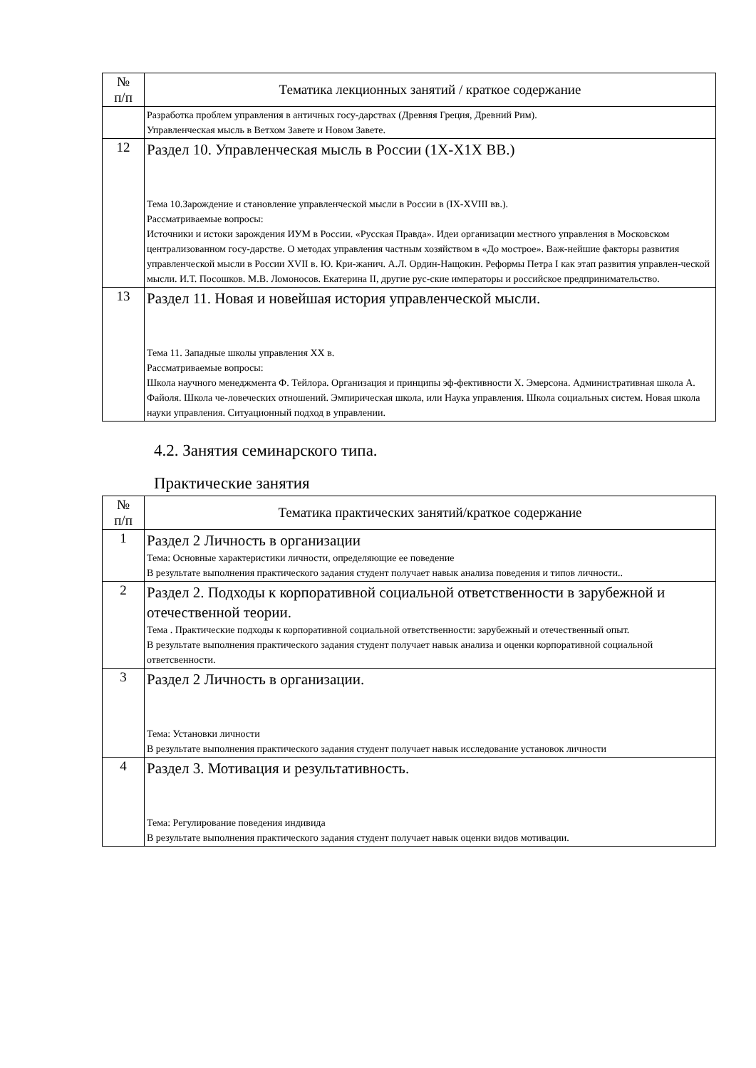| № п/п | Тематика лекционных занятий / краткое содержание |
| --- | --- |
| | Разработка проблем управления в античных госу-дарствах (Древняя Греция, Древний Рим). Управленческая мысль в Ветхом Завете и Новом Завете. |
| 12 | Раздел 10. Управленческая мысль в России (1Х-Х1Х ВВ.) Тема 10.Зарождение и становление управленческой мысли в России в (IX-XVIII вв.). Рассматриваемые вопросы: Источники и истоки зарождения ИУМ в России. «Русская Правда». Идеи организации местного управления в Московском централизованном госу-дарстве. О методах управления частным хозяйством в «До мострое». Важ-нейшие факторы развития управленческой мысли в России XVII в. Ю. Кри-жанич. А.Л. Ордин-Нащокин. Реформы Петра I как этап развития управлен-ческой мысли. И.Т. Посошков. М.В. Ломоносов. Екатерина II, другие рус-ские императоры и российское предпринимательство. |
| 13 | Раздел 11. Новая и новейшая история управленческой мысли. Тема 11. Западные школы управления XX в. Рассматриваемые вопросы: Школа научного менеджмента Ф. Тейлора. Организация и принципы эф-фективности Х. Эмерсона. Административная школа А. Файоля. Школа че-ловеческих отношений. Эмпирическая школа, или Наука управления. Школа социальных систем. Новая школа науки управления. Ситуационный подход в управлении. |
4.2. Занятия семинарского типа.
Практические занятия
| № п/п | Тематика практических занятий/краткое содержание |
| --- | --- |
| 1 | Раздел 2 Личность в организации Тема: Основные характеристики личности, определяющие ее поведение В результате выполнения практического задания студент получает навык анализа поведения и типов личности.. |
| 2 | Раздел 2. Подходы к корпоративной социальной ответственности в зарубежной и отечественной теории. Тема . Практические подходы к корпоративной социальной ответственности: зарубежный и отечественный опыт. В результате выполнения практического задания студент получает навык анализа и оценки корпоративной социальной ответсвенности. |
| 3 | Раздел 2 Личность в организации. Тема: Установки личности В результате выполнения практического задания студент получает навык исследование установок личности |
| 4 | Раздел 3. Мотивация и результативность. Тема: Регулирование поведения индивида В результате выполнения практического задания студент получает навык оценки видов мотивации. |